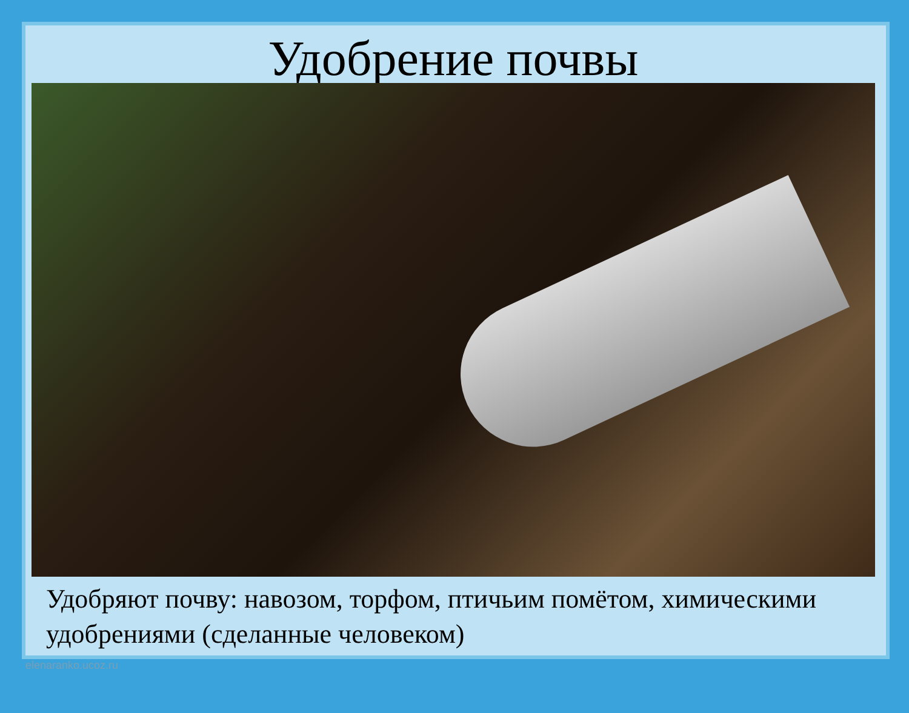Удобрение почвы
Удобряют почву: навозом, торфом, птичьим помётом, химическими удобрениями (сделанные человеком)
elenaranko.ucoz.ru